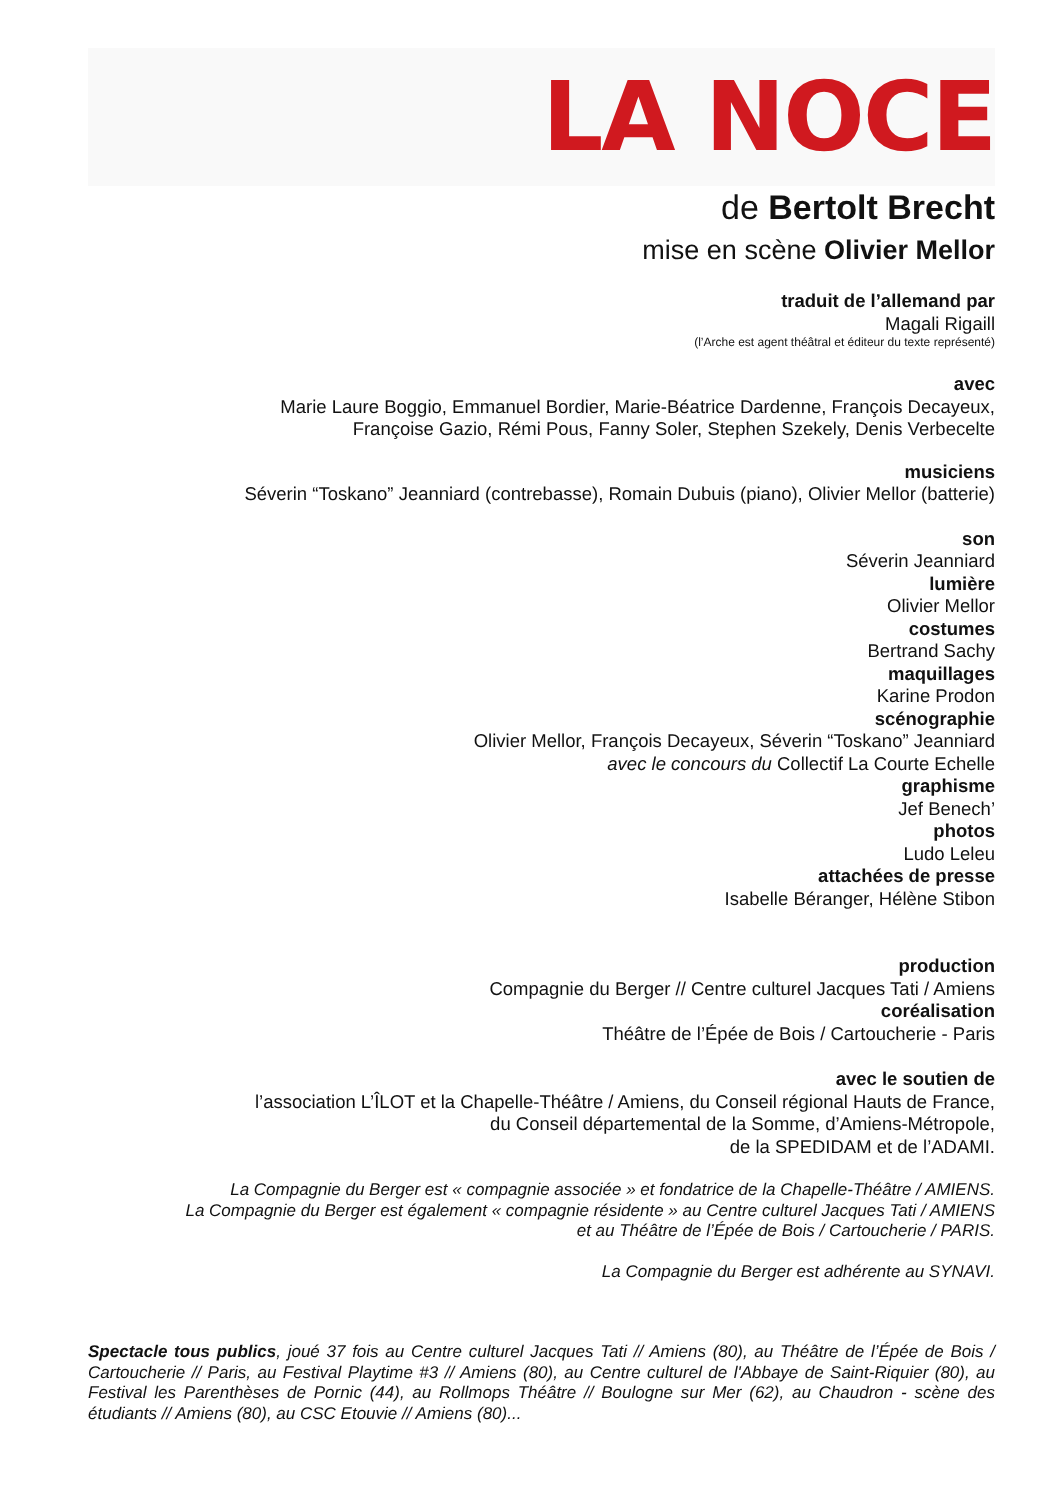LA NOCE
de Bertolt Brecht
mise en scène Olivier Mellor
traduit de l’allemand par
Magali Rigaill
(l’Arche est agent théâtral et éditeur du texte représenté)
avec
Marie Laure Boggio, Emmanuel Bordier, Marie-Béatrice Dardenne, François Decayeux,
Françoise Gazio, Rémi Pous, Fanny Soler, Stephen Szekely, Denis Verbecelte
musiciens
Séverin “Toskano” Jeanniard (contrebasse), Romain Dubuis (piano), Olivier Mellor (batterie)
son
Séverin Jeanniard
lumière
Olivier Mellor
costumes
Bertrand Sachy
maquillages
Karine Prodon
scénographie
Olivier Mellor, François Decayeux, Séverin “Toskano” Jeanniard
avec le concours du Collectif La Courte Echelle
graphisme
Jef Benech’
photos
Ludo Leleu
attachées de presse
Isabelle Béranger, Hélène Stibon
production
Compagnie du Berger // Centre culturel Jacques Tati / Amiens
coréalisation
Théâtre de l’Épée de Bois / Cartoucherie - Paris
avec le soutien de
l’association L’ÎLOT et la Chapelle-Théâtre / Amiens, du Conseil régional Hauts de France,
du Conseil départemental de la Somme, d’Amiens-Métropole,
de la SPEDIDAM et de l’ADAMI.
La Compagnie du Berger est « compagnie associée » et fondatrice de la Chapelle-Théâtre / AMIENS.
La Compagnie du Berger est également « compagnie résidente » au Centre culturel Jacques Tati / AMIENS
et au Théâtre de l’Épée de Bois / Cartoucherie / PARIS.
La Compagnie du Berger est adhérente au SYNAVI.
Spectacle tous publics, joué 37 fois au Centre culturel Jacques Tati // Amiens (80), au Théâtre de l’Épée de Bois / Cartoucherie // Paris, au Festival Playtime #3 // Amiens (80), au Centre culturel de l'Abbaye de Saint-Riquier (80), au Festival les Parenthèses de Pornic (44), au Rollmops Théâtre // Boulogne sur Mer (62), au Chaudron - scène des étudiants // Amiens (80), au CSC Etouvie // Amiens (80)...